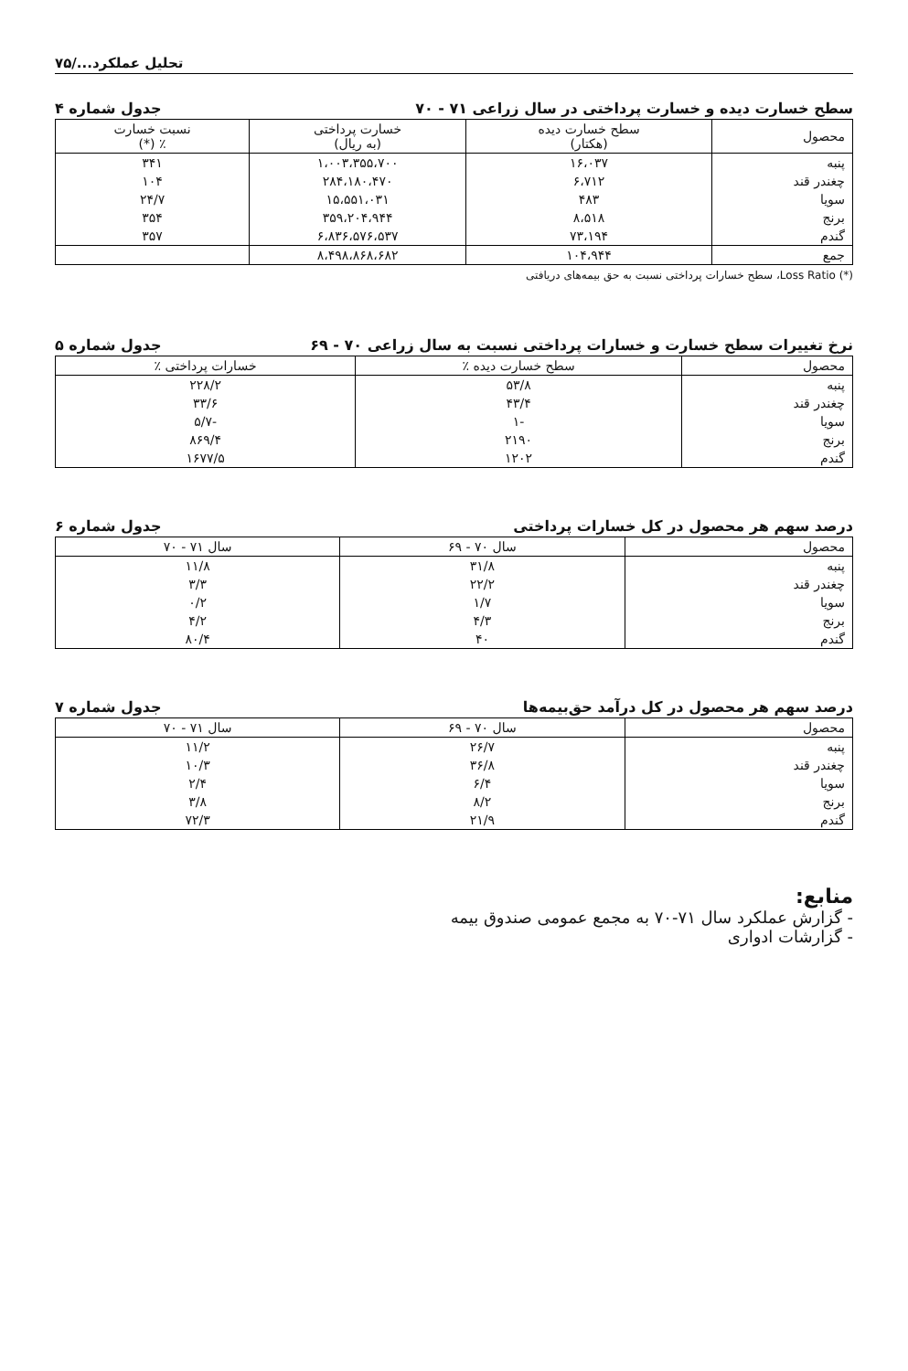تحلیل عملکرد.../۷۵
سطح خسارت دیده و خسارت پرداختی در سال زراعی ۷۱ - ۷۰ جدول شماره ۴
| محصول | سطح خسارت دیده (هکتار) | خسارت پرداختی (به ریال) | نسبت خسارت ٪ (*) |
| --- | --- | --- | --- |
| پنبه | ۱۶،۰۳۷ | ۱،۰۰۳،۳۵۵،۷۰۰ | ۳۴۱ |
| چغندر قند | ۶،۷۱۲ | ۲۸۴،۱۸۰،۴۷۰ | ۱۰۴ |
| سویا | ۴۸۳ | ۱۵،۵۵۱،۰۳۱ | ۲۴/۷ |
| برنج | ۸،۵۱۸ | ۳۵۹،۲۰۴،۹۴۴ | ۳۵۴ |
| گندم | ۷۳،۱۹۴ | ۶،۸۳۶،۵۷۶،۵۳۷ | ۳۵۷ |
| جمع | ۱۰۴،۹۴۴ | ۸،۴۹۸،۸۶۸،۶۸۲ | |
(*) Loss Ratio، سطح خسارات پرداختی نسبت به حق بیمه‌های دریافتی
نرخ تغییرات سطح خسارت و خسارات پرداختی نسبت به سال زراعی ۷۰ - ۶۹ جدول شماره ۵
| محصول | سطح خسارت دیده ٪ | خسارات پرداختی ٪ |
| --- | --- | --- |
| پنبه | ۵۳/۸ | ۲۲۸/۲ |
| چغندر قند | ۴۳/۴ | ۳۳/۶ |
| سویا | -۱ | -۵/۷ |
| برنج | ۲۱۹۰ | ۸۶۹/۴ |
| گندم | ۱۲۰۲ | ۱۶۷۷/۵ |
درصد سهم هر محصول در کل خسارات پرداختی جدول شماره ۶
| محصول | سال ۷۰ - ۶۹ | سال ۷۱ - ۷۰ |
| --- | --- | --- |
| پنبه | ۳۱/۸ | ۱۱/۸ |
| چغندر قند | ۲۲/۲ | ۳/۳ |
| سویا | ۱/۷ | ۰/۲ |
| برنج | ۴/۳ | ۴/۲ |
| گندم | ۴۰ | ۸۰/۴ |
درصد سهم هر محصول در کل درآمد حق‌بیمه‌ها جدول شماره ۷
| محصول | سال ۷۰ - ۶۹ | سال ۷۱ - ۷۰ |
| --- | --- | --- |
| پنبه | ۲۶/۷ | ۱۱/۲ |
| چغندر قند | ۳۶/۸ | ۱۰/۳ |
| سویا | ۶/۴ | ۲/۴ |
| برنج | ۸/۲ | ۳/۸ |
| گندم | ۲۱/۹ | ۷۲/۳ |
منابع:
- گزارش عملکرد سال ۷۱-۷۰ به مجمع عمومی صندوق بیمه
- گزارشات ادواری